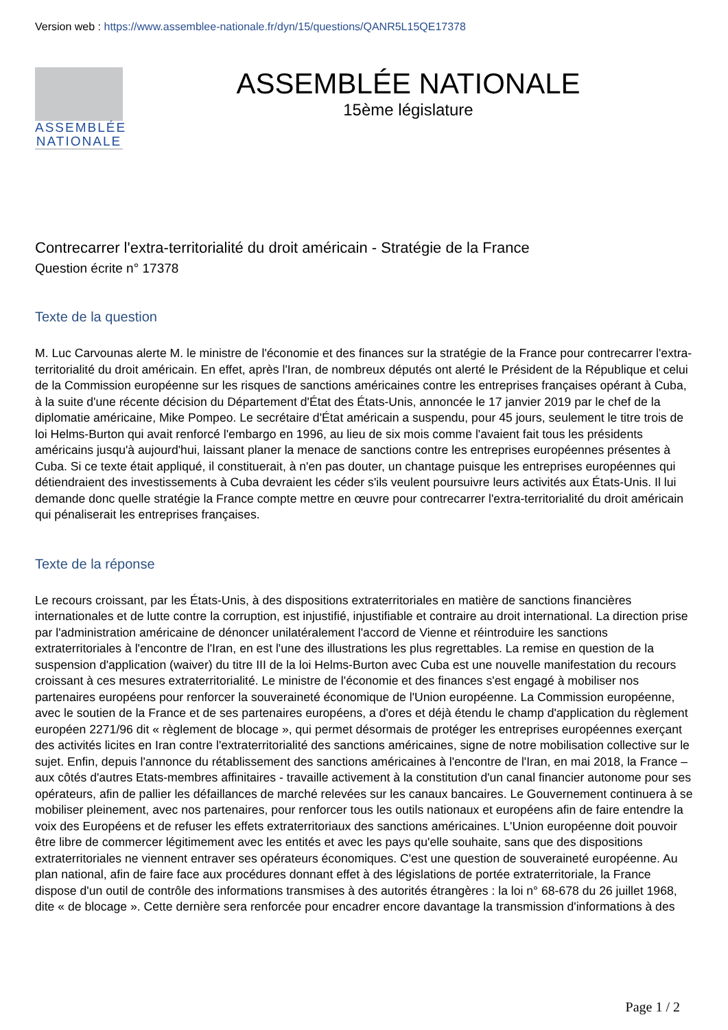Version web : https://www.assemblee-nationale.fr/dyn/15/questions/QANR5L15QE17378
ASSEMBLÉE
NATIONALE
ASSEMBLÉE NATIONALE
15ème législature
Contrecarrer l'extra-territorialité du droit américain - Stratégie de la France
Question écrite n° 17378
Texte de la question
M. Luc Carvounas alerte M. le ministre de l'économie et des finances sur la stratégie de la France pour contrecarrer l'extra-territorialité du droit américain. En effet, après l'Iran, de nombreux députés ont alerté le Président de la République et celui de la Commission européenne sur les risques de sanctions américaines contre les entreprises françaises opérant à Cuba, à la suite d'une récente décision du Département d'État des États-Unis, annoncée le 17 janvier 2019 par le chef de la diplomatie américaine, Mike Pompeo. Le secrétaire d'État américain a suspendu, pour 45 jours, seulement le titre trois de loi Helms-Burton qui avait renforcé l'embargo en 1996, au lieu de six mois comme l'avaient fait tous les présidents américains jusqu'à aujourd'hui, laissant planer la menace de sanctions contre les entreprises européennes présentes à Cuba. Si ce texte était appliqué, il constituerait, à n'en pas douter, un chantage puisque les entreprises européennes qui détiendraient des investissements à Cuba devraient les céder s'ils veulent poursuivre leurs activités aux États-Unis. Il lui demande donc quelle stratégie la France compte mettre en œuvre pour contrecarrer l'extra-territorialité du droit américain qui pénaliserait les entreprises françaises.
Texte de la réponse
Le recours croissant, par les États-Unis, à des dispositions extraterritoriales en matière de sanctions financières internationales et de lutte contre la corruption, est injustifié, injustifiable et contraire au droit international. La direction prise par l'administration américaine de dénoncer unilatéralement l'accord de Vienne et réintroduire les sanctions extraterritoriales à l'encontre de l'Iran, en est l'une des illustrations les plus regrettables. La remise en question de la suspension d'application (waiver) du titre III de la loi Helms-Burton avec Cuba est une nouvelle manifestation du recours croissant à ces mesures extraterritorialité. Le ministre de l'économie et des finances s'est engagé à mobiliser nos partenaires européens pour renforcer la souveraineté économique de l'Union européenne. La Commission européenne, avec le soutien de la France et de ses partenaires européens, a d'ores et déjà étendu le champ d'application du règlement européen 2271/96 dit « règlement de blocage », qui permet désormais de protéger les entreprises européennes exerçant des activités licites en Iran contre l'extraterritorialité des sanctions américaines, signe de notre mobilisation collective sur le sujet. Enfin, depuis l'annonce du rétablissement des sanctions américaines à l'encontre de l'Iran, en mai 2018, la France – aux côtés d'autres Etats-membres affinitaires - travaille activement à la constitution d'un canal financier autonome pour ses opérateurs, afin de pallier les défaillances de marché relevées sur les canaux bancaires. Le Gouvernement continuera à se mobiliser pleinement, avec nos partenaires, pour renforcer tous les outils nationaux et européens afin de faire entendre la voix des Européens et de refuser les effets extraterritoriaux des sanctions américaines. L'Union européenne doit pouvoir être libre de commercer légitimement avec les entités et avec les pays qu'elle souhaite, sans que des dispositions extraterritoriales ne viennent entraver ses opérateurs économiques. C'est une question de souveraineté européenne. Au plan national, afin de faire face aux procédures donnant effet à des législations de portée extraterritoriale, la France dispose d'un outil de contrôle des informations transmises à des autorités étrangères : la loi n° 68-678 du 26 juillet 1968, dite « de blocage ». Cette dernière sera renforcée pour encadrer encore davantage la transmission d'informations à des
Page 1 / 2